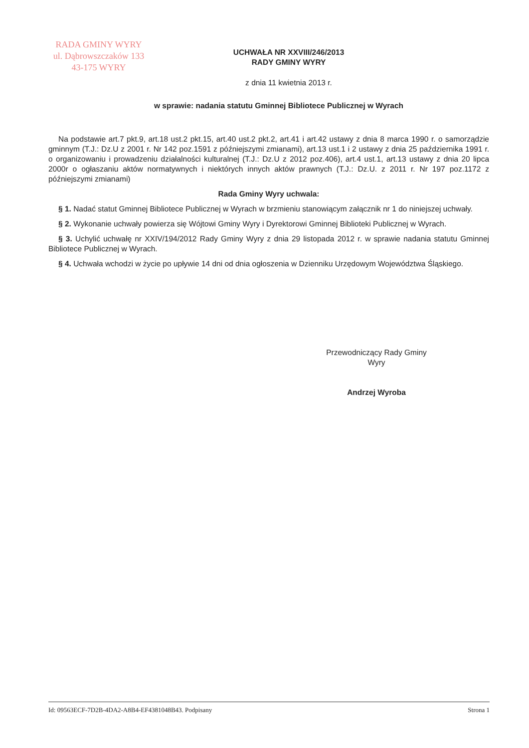RADA GMINY WYRY
ul. Dąbrowszczaków 133
43-175 WYRY
UCHWAŁA NR XXVIII/246/2013
RADY GMINY WYRY
z dnia 11 kwietnia 2013 r.
w sprawie: nadania statutu Gminnej Bibliotece Publicznej w Wyrach
Na podstawie art.7 pkt.9, art.18 ust.2 pkt.15, art.40 ust.2 pkt.2, art.41 i art.42 ustawy z dnia 8 marca 1990 r. o samorządzie gminnym (T.J.: Dz.U z 2001 r. Nr 142 poz.1591 z późniejszymi zmianami), art.13 ust.1 i 2 ustawy z dnia 25 października 1991 r. o organizowaniu i prowadzeniu działalności kulturalnej (T.J.: Dz.U z 2012 poz.406), art.4 ust.1, art.13 ustawy z dnia 20 lipca 2000r o ogłaszaniu aktów normatywnych i niektórych innych aktów prawnych (T.J.: Dz.U. z 2011 r. Nr 197 poz.1172 z późniejszymi zmianami)
Rada Gminy Wyry uchwala:
§ 1. Nadać statut Gminnej Bibliotece Publicznej w Wyrach w brzmieniu stanowiącym załącznik nr 1 do niniejszej uchwały.
§ 2. Wykonanie uchwały powierza się Wójtowi Gminy Wyry i Dyrektorowi Gminnej Biblioteki Publicznej w Wyrach.
§ 3. Uchylić uchwałę nr XXIV/194/2012 Rady Gminy Wyry z dnia 29 listopada 2012 r. w sprawie nadania statutu Gminnej Bibliotece Publicznej w Wyrach.
§ 4. Uchwała wchodzi w życie po upływie 14 dni od dnia ogłoszenia w Dzienniku Urzędowym Województwa Śląskiego.
Przewodniczący Rady Gminy
Wyry
Andrzej Wyroba
Id: 09563ECF-7D2B-4DA2-A8B4-EF4381048B43. Podpisany Strona 1